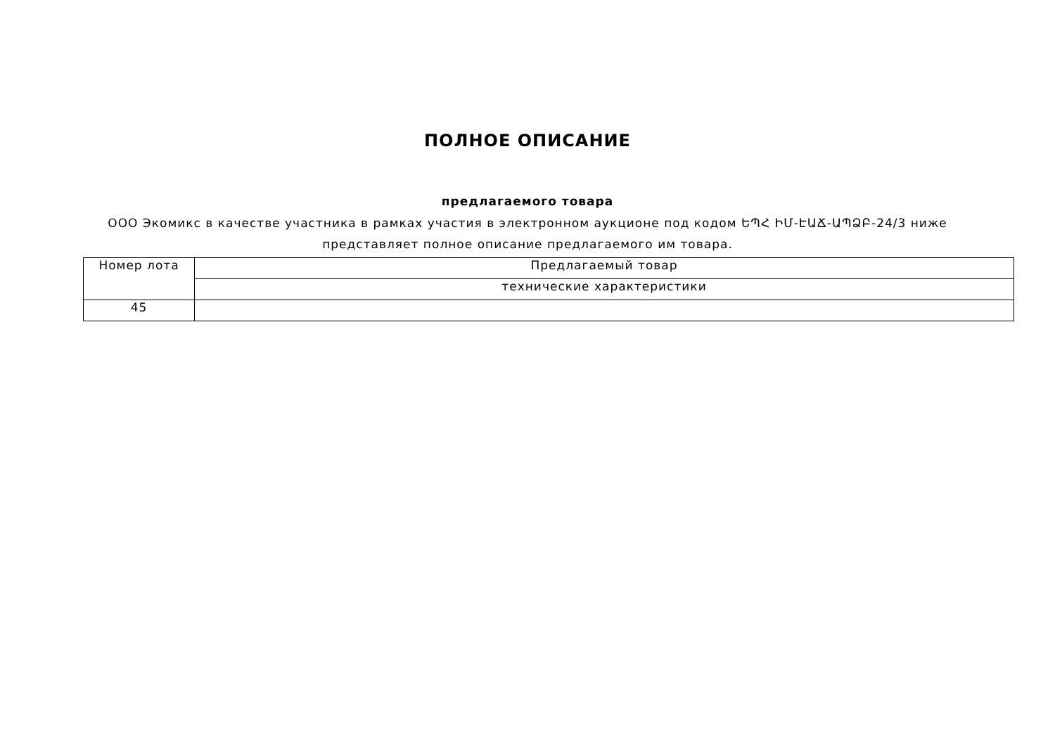ПОЛНОЕ ОПИСАНИЕ
предлагаемого товара
ООО Экомикс в качестве участника в рамках участия в электронном аукционе под кодом ԵՊՀ ԻՄ-ԷԱՃ-ԱՊՁԲ-24/3 ниже представляет полное описание предлагаемого им товара.
| Номер лота | Предлагаемый товар |
| --- | --- |
| | технические характеристики |
| 45 | |